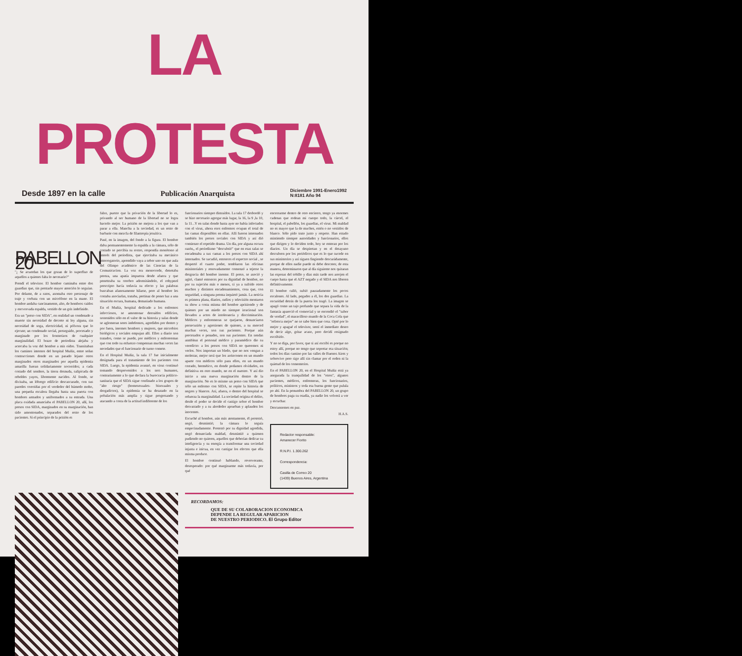LA PROTESTA
Desde 1897 en la calle Publicación Anarquista Diciembre 1991-Enero1992
N:8181 Año 94
PABELLON 20
"¿ Se acuerdan los que gozan de lo superfluo de aquellos a quienes falta lo necesario?"
Prendí el televisor. El hombre caminaba entre dos guardias que, sin prestarle mayor atención lo seguían. Por delante, de a ratos, asomaba otro personaje de traje y corbata con un micrófono en la mano. El hombre andaba cancinamente, alto, de hombros caídos y encvorvada espalda, vestido de un gris indefinido.
Era un "preso con SIDA", en realidad un condenado a muerte sin necesidad de decreto ni ley alguna, sin necesidad de soga, electricidad, ni pólvora que lo ejecute; un condenado social, perseguido, procesado y marginado por los fronterizos de cualquier marginalidad. El brazo de periodista alejaba y acercaba la voz del hombre a mis oídos. Transitaban los caminos internos del hospital Muñiz, entre señas contrucciones donde en un pasado lejano otros marginados otros marginados por aquella epidemia amarilla fueran solidariamente socorridos; a cada costado del sendero, la tierra desnuda, salipicada de rebeldes yuyos, libremente nacidos. Al fondo, se divisaba, un lóbrego edificio descascarado, con sus paredes corroídas por el verdedor del húmedo moho, una pequeña escalera llegaba hasta una puerta con hombres armados y uniformados a su entrada. Una placa oxidada anunciaba el PABELLON 20, allí, los presos con SIDA, marginados en su marginación, han sido amontonados, separados del resto de los pacientes. Si el principio de la prisión es
falso, puesto que la privación de la libertad lo es, privando al ser humano de la libertad no se logra hacerlo mejor. La prisión no mejora a los que van a parar a ella. Mancha a la sociedad, es un resto de barbarie con mezcla de filantropía jesuítica.
Pasé, en la imagen, del fondo a la figura. El hombre daba permanentemente la espalda a la cámara, sólo de costado se percibía su rostro, respondía monótono al interés del periodista, que ejercitaba su mecánico interrogatorio, aprendido vaya a seber uno en que aula del Olimpo académico de las Ciencias de la Comunicacion. La voz era monocorde, denotaba pereza, una apatía impuesta desde afuera y que penettraba su cerebro adormitándolo, el rohypnol prescripto hacía todavía su efecto y las palabras buscaban afanosamente hilarse, pero al hombre les costaba asociarlas, trataba, pertinaz de poner luz a una situación oscura, humana, demasiado humana.
En el Muñiz, hospital dedicado a los enfermos infecciosos, se amontonar derruídos edificios, sostenidos sólo en el valor de su historia y salas donde se aglomeran seres indefensos, agredidos por dentro y por fuera, inermes hombres y mujeres, que microbios biológicos y sociales empujan allí. Ellos a diario son tratados, como se puede, por médicos y enfereremas que con todo su esfuerzo compensan muchas veces las necedades que el funcionario de turno comete.
En el Hospital Muñiz, la sala 17 fue inicialmente designada para el tratamiento de los pacientes con SIDA. Luego, la epidemia avanzó, en virus continuó tomando desprevenidos a los sers humanos, contrariamente a lo que declara la burocracia político-sanitaria que el SIDA sigue confinado a los grupos de "alto riesgo" (homosexuales- bisexuales y drogadictos), la epidemia se ha desatado en la pobalación más amplia y sigue progresando y atacando a costa de la actitud indiferente de los
funcionarios siempre distraídos. La sala 17 desbordó y se hizo necesario agregar más lugar, la 16, la 9 ,la 10, la 11...Y en salas donde hasta ayer no había infectados con el virus, ahora esos enfermos ocupan el total de las camas disponibles en ellas. Allí fueron internados también los presos sociales con SIDA y así dió comienzo el repetido drama. Un día, por alguna oscura razón,, el periodismo "descubrió" que en esas salas se encadenaba a sus camas a los presos con SIDA ahí internados. Se sacudió, entonces el espectro social , se despertó el cuarto poder, temblaron las oficinas ministeriales y renovadamente comenzó a tejerse la desgracia del hombre inerme. El preso, se asoció y agitó, clamó entonces por su dignidad de hombre, no por su sujeción más o menos, si ya a sufrido otros muchos y distintos encadenamientos, cosa que, con seguridad, a ninguna prensa inquietó jamás. La noticia es primera plana, diarios, radios y televisión montaron su show a costa misma del hombre aprisiondo y de quienes por un miedo no siempre irracional son llevados a actos de intolerancia y discriminación. Médicos y enferemeras se quejaron, denunciaron persecusión y agresiones de quienes, a su merced muchas veces, son sus pacientes. Porque aún precesados o penados, son sus pacientes. En sendas asmbleas el personal médico y paramédico dio su veredicto: a los presos con SIDA no queremos ni verlos. Nos importan un bledo, que no nos vengan a molestar, mejor será que los arrinconen en un mundo aparte con médicos sólo para ellos, en un mundo cerrado, hermético, en donde podamos olvidarles, en definitiva en otro mundo, no en el nuestro. Y así dio inicio a una nueva marginación dentro de la marginación. No es lo mismo un preso con SIDA que sólo un enfermo con SIDA, se repite la historia de negros y blancos. Así, afuera, o dentro del hospital se refuerza la marginalidad. La sociedad origina el delito, desde el poder se decide el castigo sobre el hombre desvastado y a su alrededor aprueban y aplauden los inocentes.
Escuché al hombre, aún más atentamente, él protestó, negó, desmintió; la cámara lo seguía empecinadamente. Protestó por su dignidad agredida, negó denunciada maldad, desmintió a quienen pudiendo no quieren, aquellos que deberían dedicar su inteligencia y su energía a transformar una sociedad injusta e inicua, en vez castigar los efectos que ella misma produce.
El hombre continuó hablando, reververante, desesperado: por qué marginarme más todavía, por qué
encerrarme dentro de otro encierro, tengo ya enormes cadenas que rodean mi cuerpo todo, la cárcel, el hospital, el pabellón, los guardias, el virus. Mi maldad no es mayor que la de muchos, estén o no vestidos de blanco. Sólo pido trato justo y respeto. Han estado mintiendo siempre autoridades y funcionarios, ellos que dirigen y lo deciden todo, hoy se enteran por los diarios. Un día se despiertan y en el desayuno descubren por los periódicos que es lo que sucede en sus ministerios y así siguen fingiendo descarádamente, porque de ellos nadie puede ni debe descreer, de esta manera, determinaron que al día siguiente nos quitaran las esposas del tobillo y días más tarde nos arrojen el cuepo hasta que el AZT negado y el SIDA nos liberen definitivamente.
El hombre calló, subió pausadamente los pocos escalones. Al lado, pegados a él, los dos guardias. La oscuridad detrás de la puerta los tragó. La imagen se apagó como un tajo profundo que separa la vida de la fantasía apareció el comercial y se encendió el "sabor de verdad", el maravilloso mundo de la Coca Cola que "refresca mejor" no se sabe bien que cosa. Opté por lo mejor y apagué el televisor, sentí el inmediato deseo de decir algo, gritar acaso, pero decidí resignado escribirlo.
Y no se diga, por favor, que si así escribí es porque no estoy allí, porque no tengo que soportar esa situación; todos los días camino por las calles de Buenos Aires y sobrevivo pero sigo allí sin clamar por el orden ni la quietud de los cementerios.
En el PABELLON 20, en el Hospital Muñiz está ya asegurada la tranquilidad de los "otros", algunos pacientes, médicos, enfermeras, los funcionarios, políticos, ministros y toda esa buena gente que pulula po ahí. En la penumbra del PABELLON 20, un grupo de hombres paga su osadía, ya nadie los volverá a ver y escuchar.
Descansemos en paz.
H.A.S.
Redactor responsable:
Amanecer Fiorito
R.N.P.I. 1.300.262
Correspondencia:
Casilla de Correo 20
(1439) Buenos Aires, Argentina
RECORDAMOS:
QUE DE SU COLABORACION ECONOMICA
DEPENDE LA REGULAR APARICION
DE NUESTRO PERIODICO. El Grupo Editor